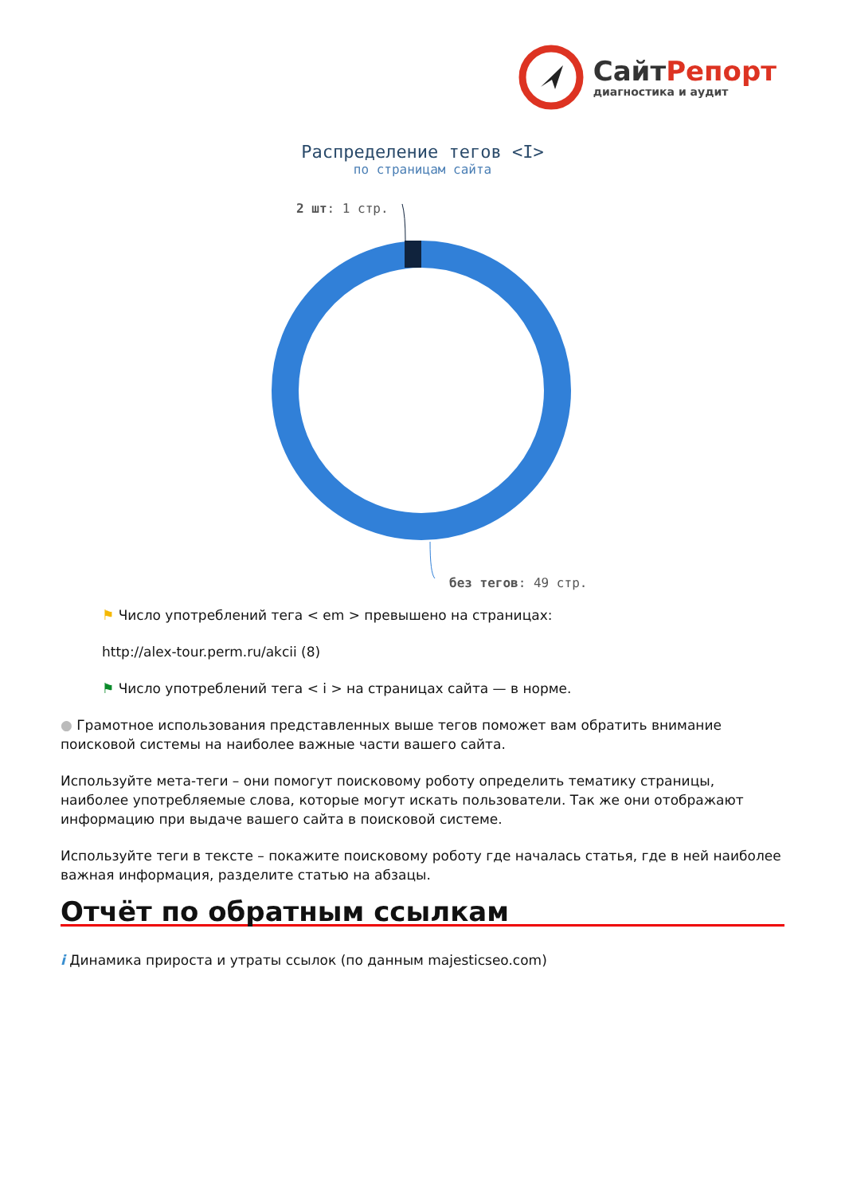Сайт Репорт
диагностика и аудит
Распределение тегов <I>
по страницам сайта
2 шт: 1 стр.
без тегов: 49 стр.
⚑ Число употреблений тега < em > превышено на страницах:
http://alex-tour.perm.ru/akcii (8)
⚑ Число употреблений тега < i > на страницах сайта — в норме.
● Грамотное использования представленных выше тегов поможет вам обратить внимание поисковой системы на наиболее важные части вашего сайта.
Используйте мета-теги – они помогут поисковому роботу определить тематику страницы, наиболее употребляемые слова, которые могут искать пользователи. Так же они отображают информацию при выдаче вашего сайта в поисковой системе.
Используйте теги в тексте – покажите поисковому роботу где началась статья, где в ней наиболее важная информация, разделите статью на абзацы.
Отчёт по обратным ссылкам
i Динамика прироста и утраты ссылок (по данным majesticseo.com)